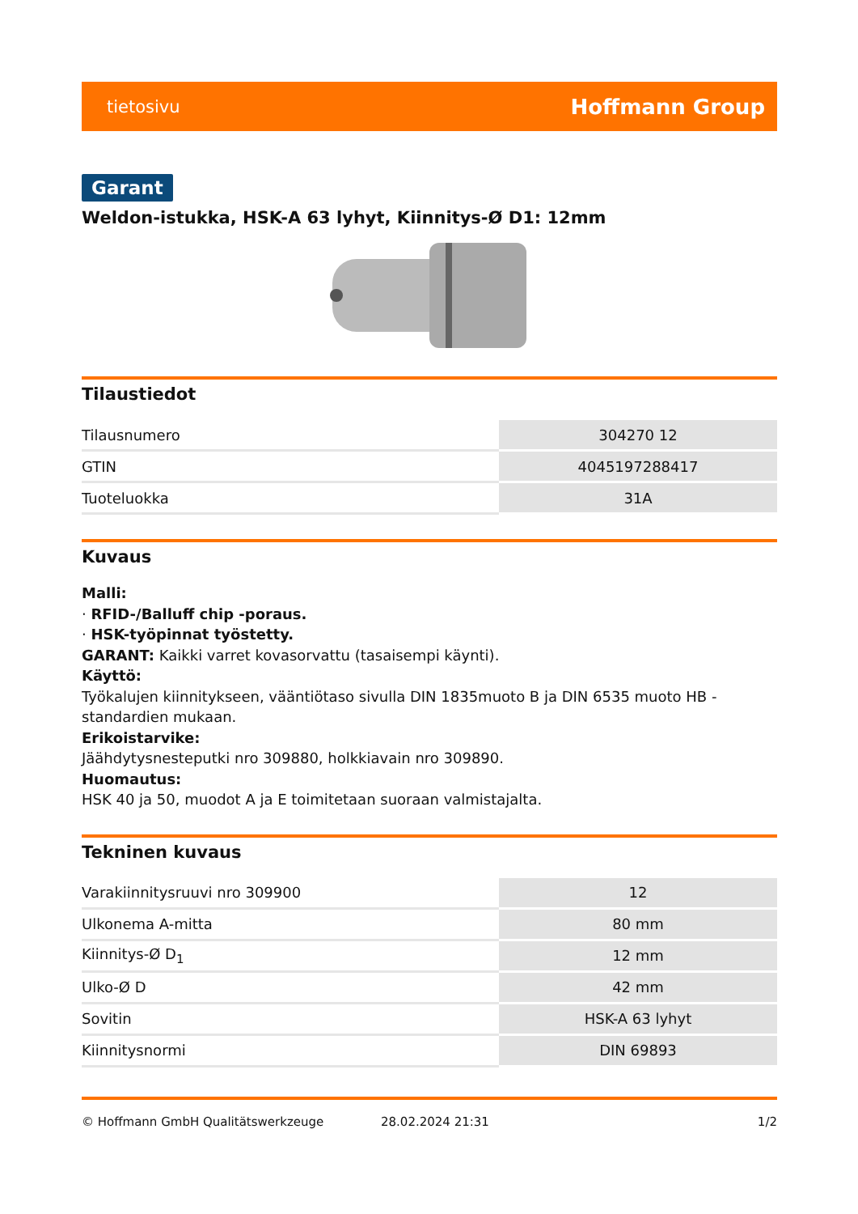tietosivu Hoffmann Group
Garant
Weldon-istukka, HSK-A 63 lyhyt, Kiinnitys-Ø D1: 12mm
Tilaustiedot
| Tilausnumero | 304270 12 |
| GTIN | 4045197288417 |
| Tuoteluokka | 31A |
Kuvaus
Malli:
· RFID-/Balluff chip -poraus.
· HSK-työpinnat työstetty.
GARANT: Kaikki varret kovasorvattu (tasaisempi käynti).
Käyttö:
Työkalujen kiinnitykseen, vääntiötaso sivulla DIN 1835muoto B ja DIN 6535 muoto HB -standardien mukaan.
Erikoistarvike:
Jäähdytysnesteputki nro 309880, holkkiavain nro 309890.
Huomautus:
HSK 40 ja 50, muodot A ja E toimitetaan suoraan valmistajalta.
Tekninen kuvaus
| Varakiinnitysruuvi nro 309900 | 12 |
| Ulkonema A-mitta | 80 mm |
| Kiinnitys-Ø D<sub>1</sub> | 12 mm |
| Ulko-Ø D | 42 mm |
| Sovitin | HSK-A 63 lyhyt |
| Kiinnitysnormi | DIN 69893 |
© Hoffmann GmbH Qualitätswerkzeuge 28.02.2024 21:31 1/2